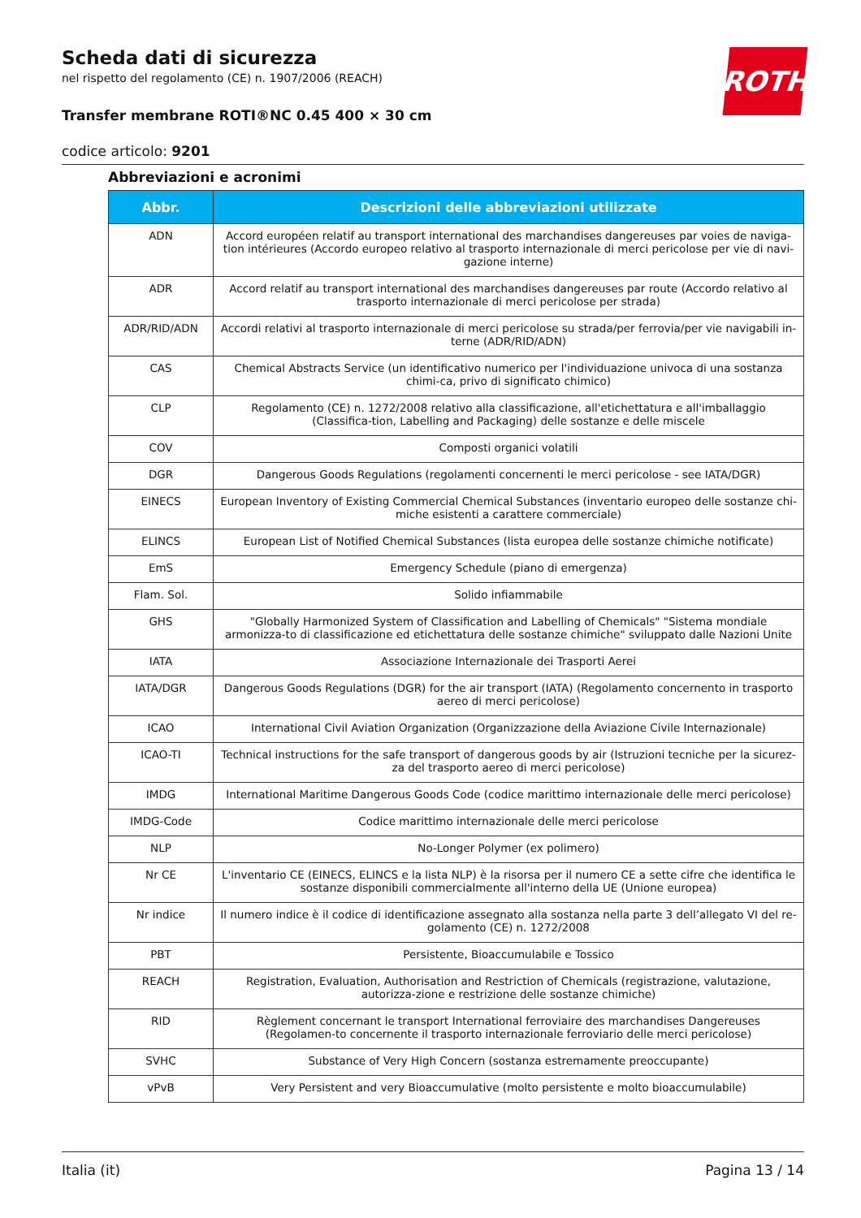ROTH
Scheda dati di sicurezza
nel rispetto del regolamento (CE) n. 1907/2006 (REACH)
Transfer membrane ROTI®NC 0.45 400 × 30 cm
codice articolo: 9201
Abbreviazioni e acronimi
| Abbr. | Descrizioni delle abbreviazioni utilizzate |
| --- | --- |
| ADN | Accord européen relatif au transport international des marchandises dangereuses par voies de naviga-tion intérieures (Accordo europeo relativo al trasporto internazionale di merci pericolose per vie di navi-gazione interne) |
| ADR | Accord relatif au transport international des marchandises dangereuses par route (Accordo relativo al trasporto internazionale di merci pericolose per strada) |
| ADR/RID/ADN | Accordi relativi al trasporto internazionale di merci pericolose su strada/per ferrovia/per vie navigabili in-terne (ADR/RID/ADN) |
| CAS | Chemical Abstracts Service (un identificativo numerico per l'individuazione univoca di una sostanza chimi-ca, privo di significato chimico) |
| CLP | Regolamento (CE) n. 1272/2008 relativo alla classificazione, all'etichettatura e all'imballaggio (Classifica-tion, Labelling and Packaging) delle sostanze e delle miscele |
| COV | Composti organici volatili |
| DGR | Dangerous Goods Regulations (regolamenti concernenti le merci pericolose - see IATA/DGR) |
| EINECS | European Inventory of Existing Commercial Chemical Substances (inventario europeo delle sostanze chi-miche esistenti a carattere commerciale) |
| ELINCS | European List of Notified Chemical Substances (lista europea delle sostanze chimiche notificate) |
| EmS | Emergency Schedule (piano di emergenza) |
| Flam. Sol. | Solido infiammabile |
| GHS | "Globally Harmonized System of Classification and Labelling of Chemicals" "Sistema mondiale armonizza-to di classificazione ed etichettatura delle sostanze chimiche" sviluppato dalle Nazioni Unite |
| IATA | Associazione Internazionale dei Trasporti Aerei |
| IATA/DGR | Dangerous Goods Regulations (DGR) for the air transport (IATA) (Regolamento concernento in trasporto aereo di merci pericolose) |
| ICAO | International Civil Aviation Organization (Organizzazione della Aviazione Civile Internazionale) |
| ICAO-TI | Technical instructions for the safe transport of dangerous goods by air (Istruzioni tecniche per la sicurez-za del trasporto aereo di merci pericolose) |
| IMDG | International Maritime Dangerous Goods Code (codice marittimo internazionale delle merci pericolose) |
| IMDG-Code | Codice marittimo internazionale delle merci pericolose |
| NLP | No-Longer Polymer (ex polimero) |
| Nr CE | L'inventario CE (EINECS, ELINCS e la lista NLP) è la risorsa per il numero CE a sette cifre che identifica le sostanze disponibili commercialmente all'interno della UE (Unione europea) |
| Nr indice | Il numero indice è il codice di identificazione assegnato alla sostanza nella parte 3 dell’allegato VI del re-golamento (CE) n. 1272/2008 |
| PBT | Persistente, Bioaccumulabile e Tossico |
| REACH | Registration, Evaluation, Authorisation and Restriction of Chemicals (registrazione, valutazione, autorizza-zione e restrizione delle sostanze chimiche) |
| RID | Règlement concernant le transport International ferroviaire des marchandises Dangereuses (Regolamen-to concernente il trasporto internazionale ferroviario delle merci pericolose) |
| SVHC | Substance of Very High Concern (sostanza estremamente preoccupante) |
| vPvB | Very Persistent and very Bioaccumulative (molto persistente e molto bioaccumulabile) |
Italia (it) Pagina 13 / 14